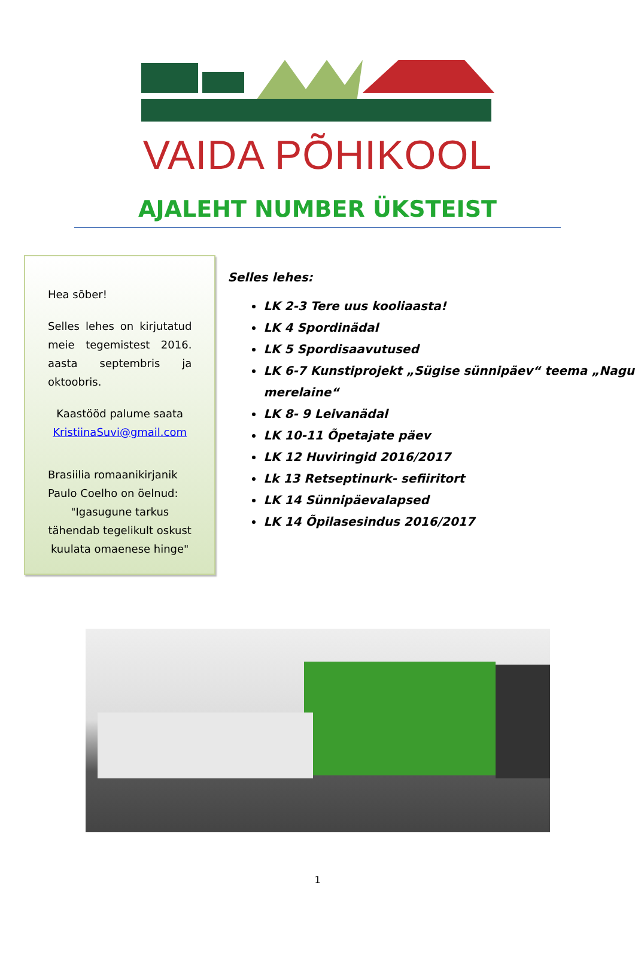VAIDA PÕHIKOOL
AJALEHT NUMBER ÜKSTEIST
Hea sõber!
Selles lehes on kirjutatud meie tegemistest 2016. aasta septembris ja oktoobris.
Kaastööd palume saata KristiinaSuvi@gmail.com
Brasiilia romaanikirjanik Paulo Coelho on öelnud:
"Igasugune tarkus tähendab tegelikult oskust kuulata omaenese hinge"
Selles lehes:
LK 2-3 Tere uus kooliaasta!
LK 4 Spordinädal
LK 5 Spordisaavutused
LK 6-7 Kunstiprojekt „Sügise sünnipäev“ teema „Nagu merelaine“
LK 8- 9 Leivanädal
LK 10-11 Õpetajate päev
LK 12 Huviringid 2016/2017
Lk 13 Retseptinurk- sefiiritort
LK 14 Sünnipäevalapsed
LK 14 Õpilasesindus 2016/2017
1